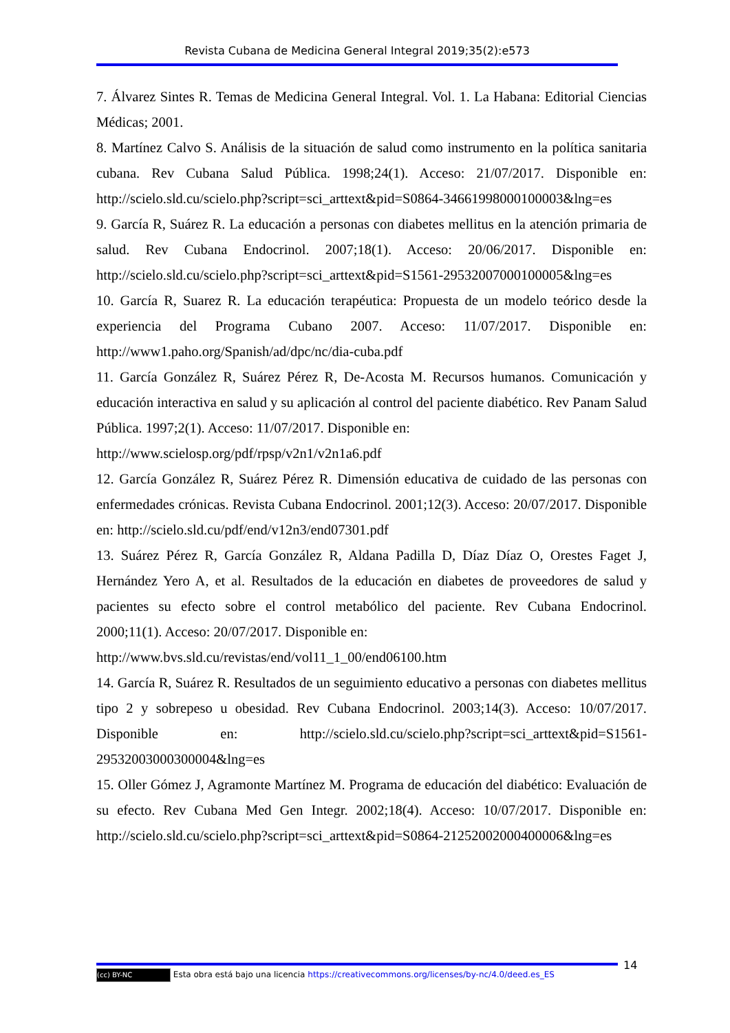Revista Cubana de Medicina General Integral 2019;35(2):e573
7. Álvarez Sintes R. Temas de Medicina General Integral. Vol. 1. La Habana: Editorial Ciencias Médicas; 2001.
8. Martínez Calvo S. Análisis de la situación de salud como instrumento en la política sanitaria cubana. Rev Cubana Salud Pública. 1998;24(1). Acceso: 21/07/2017. Disponible en: http://scielo.sld.cu/scielo.php?script=sci_arttext&pid=S0864-34661998000100003&lng=es
9. García R, Suárez R. La educación a personas con diabetes mellitus en la atención primaria de salud. Rev Cubana Endocrinol. 2007;18(1). Acceso: 20/06/2017. Disponible en: http://scielo.sld.cu/scielo.php?script=sci_arttext&pid=S1561-29532007000100005&lng=es
10. García R, Suarez R. La educación terapéutica: Propuesta de un modelo teórico desde la experiencia del Programa Cubano 2007. Acceso: 11/07/2017. Disponible en: http://www1.paho.org/Spanish/ad/dpc/nc/dia-cuba.pdf
11. García González R, Suárez Pérez R, De-Acosta M. Recursos humanos. Comunicación y educación interactiva en salud y su aplicación al control del paciente diabético. Rev Panam Salud Pública. 1997;2(1). Acceso: 11/07/2017. Disponible en:
http://www.scielosp.org/pdf/rpsp/v2n1/v2n1a6.pdf
12. García González R, Suárez Pérez R. Dimensión educativa de cuidado de las personas con enfermedades crónicas. Revista Cubana Endocrinol. 2001;12(3). Acceso: 20/07/2017. Disponible en: http://scielo.sld.cu/pdf/end/v12n3/end07301.pdf
13. Suárez Pérez R, García González R, Aldana Padilla D, Díaz Díaz O, Orestes Faget J, Hernández Yero A, et al. Resultados de la educación en diabetes de proveedores de salud y pacientes su efecto sobre el control metabólico del paciente. Rev Cubana Endocrinol. 2000;11(1). Acceso: 20/07/2017. Disponible en:
http://www.bvs.sld.cu/revistas/end/vol11_1_00/end06100.htm
14. García R, Suárez R. Resultados de un seguimiento educativo a personas con diabetes mellitus tipo 2 y sobrepeso u obesidad. Rev Cubana Endocrinol. 2003;14(3). Acceso: 10/07/2017. Disponible en: http://scielo.sld.cu/scielo.php?script=sci_arttext&pid=S1561-29532003000300004&lng=es
15. Oller Gómez J, Agramonte Martínez M. Programa de educación del diabético: Evaluación de su efecto. Rev Cubana Med Gen Integr. 2002;18(4). Acceso: 10/07/2017. Disponible en: http://scielo.sld.cu/scielo.php?script=sci_arttext&pid=S0864-21252002000400006&lng=es
14
(cc) BY-NC Esta obra está bajo una licencia https://creativecommons.org/licenses/by-nc/4.0/deed.es_ES